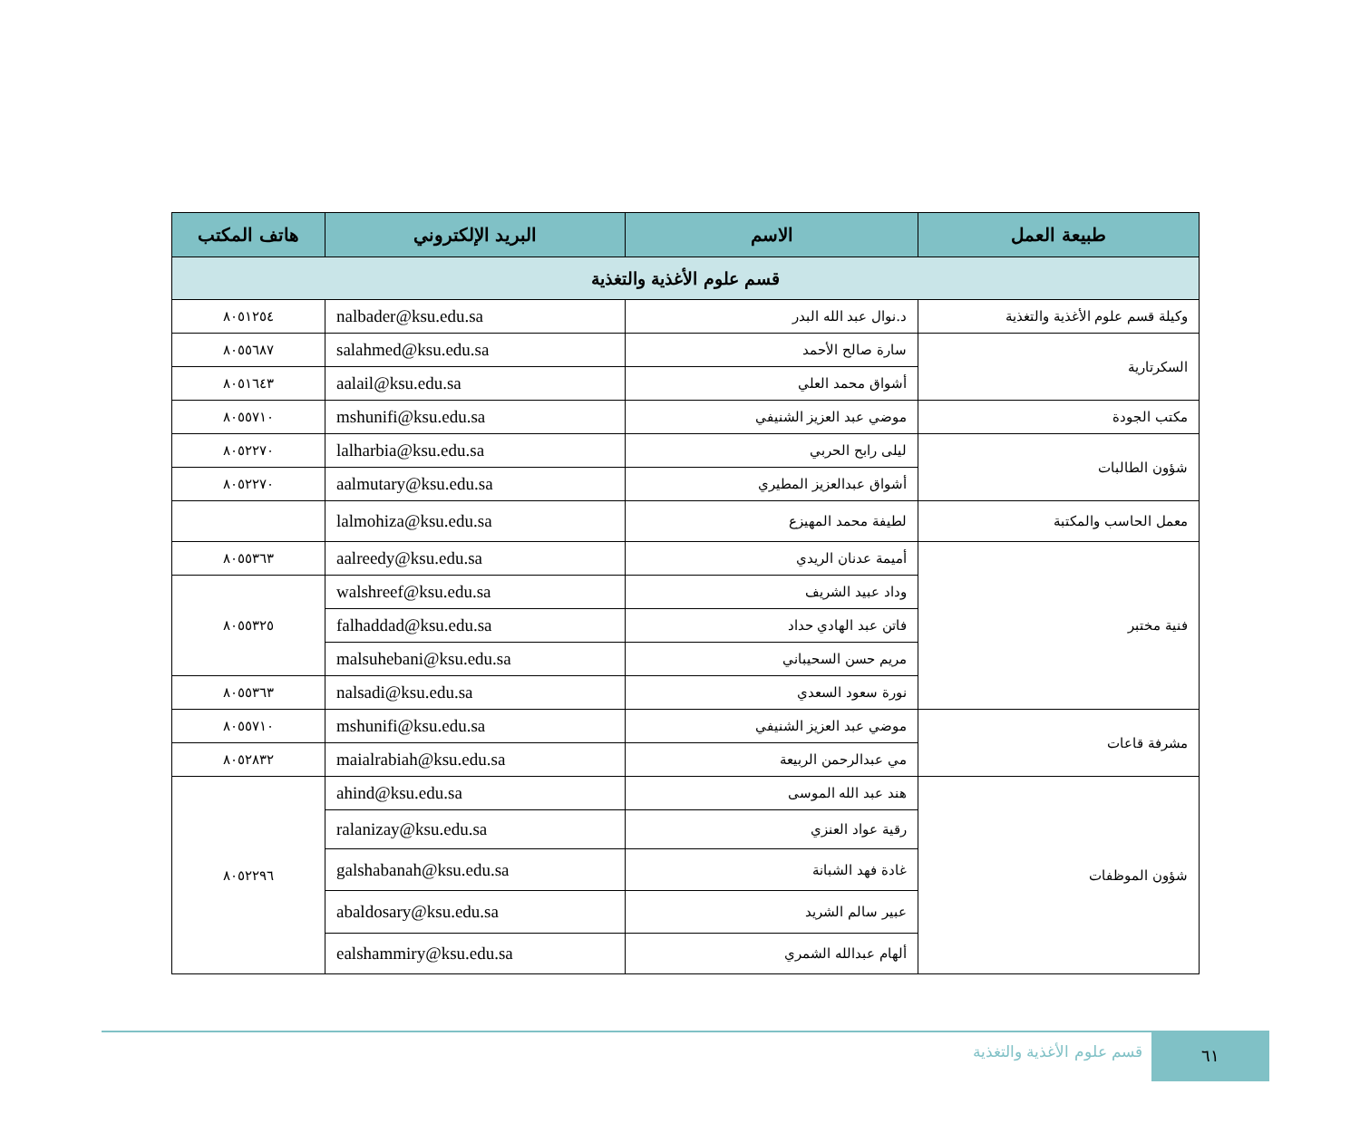| طبيعة العمل | الاسم | البريد الإلكتروني | هاتف المكتب |
| --- | --- | --- | --- |
| قسم علوم الأغذية والتغذية | | | |
| وكيلة قسم علوم الأغذية والتغذية | د.نوال عبد الله البدر | nalbader@ksu.edu.sa | ٨٠٥١٢٥٤ |
| السكرتارية | سارة صالح الأحمد | salahmed@ksu.edu.sa | ٨٠٥٥٦٨٧ |
| | أشواق محمد العلي | aalail@ksu.edu.sa | ٨٠٥١٦٤٣ |
| مكتب الجودة | موضي عبد العزيز الشنيفي | mshunifi@ksu.edu.sa | ٨٠٥٥٧١٠ |
| شؤون الطالبات | ليلى رابح الحربي | lalharbia@ksu.edu.sa | ٨٠٥٢٢٧٠ |
| | أشواق عبدالعزيز المطيري | aalmutary@ksu.edu.sa | ٨٠٥٢٢٧٠ |
| معمل الحاسب والمكتبة | لطيفة محمد المهيزع | lalmohiza@ksu.edu.sa | |
| فنية مختبر | أميمة عدنان الريدي | aalreedy@ksu.edu.sa | ٨٠٥٥٣٦٣ |
| | وداد عبيد الشريف | walshreef@ksu.edu.sa | ٨٠٥٥٣٢٥ |
| | فاتن عبد الهادي حداد | falhaddad@ksu.edu.sa | |
| | مريم حسن السحيباني | malsuhebani@ksu.edu.sa | |
| | نورة سعود السعدي | nalsadi@ksu.edu.sa | ٨٠٥٥٣٦٣ |
| مشرفة قاعات | موضي عبد العزيز الشنيفي | mshunifi@ksu.edu.sa | ٨٠٥٥٧١٠ |
| | مي عبدالرحمن الربيعة | maialrabiah@ksu.edu.sa | ٨٠٥٢٨٣٢ |
| شؤون الموظفات | هند عبد الله الموسى | ahind@ksu.edu.sa | ٨٠٥٢٢٩٦ |
| | رقية عواد العنزي | ralanizay@ksu.edu.sa | |
| | غادة فهد الشبانة | galshabanah@ksu.edu.sa | |
| | عبير سالم الشريد | abaldosary@ksu.edu.sa | |
| | ألهام عبدالله الشمري | ealshammiry@ksu.edu.sa | |
قسم علوم الأغذية والتغذية
٦١